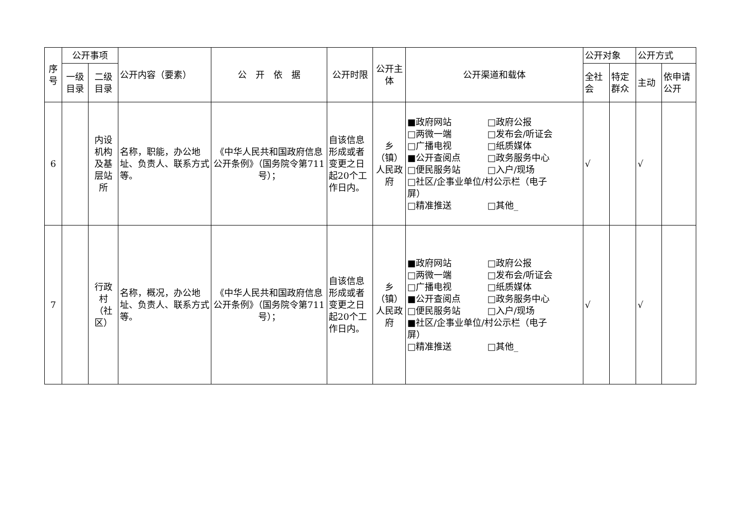| 序号 | 公开事项 | | 公开内容（要素） | 公 开 依 据 | 公开时限 | 公开主体 | 公开渠道和载体 | 公开对象 | | 公开方式 | |
| --- | --- | --- | --- | --- | --- | --- | --- | --- | --- | --- | --- |
| | 一级目录 | 二级目录 | | | | | | 全社会 | 特定群众 | 主动 | 依申请公开 |
| 6 | | 内设机构及基层站所 | 名称，职能，办公地址、负责人、联系方式等。 | 《中华人民共和国政府信息公开条例》（国务院令第711号）； | 自该信息形成或者变更之日起20个工作日内。 | 乡（镇）人民政府 | ■政府网站 □政府公报 □两微一端 □发布会/听证会 □广播电视 □纸质媒体 ■公开查阅点 □政务服务中心 □便民服务站 □入户/现场 □社区/企事业单位/村公示栏（电子 屏） □精准推送 □其他_ | √ | | √ | |
| 7 | | 行政村（社区） | 名称，概况，办公地址、负责人、联系方式等。 | 《中华人民共和国政府信息公开条例》（国务院令第711号）； | 自该信息形成或者变更之日起20个工作日内。 | 乡（镇）人民政府 | ■政府网站 □政府公报 □两微一端 □发布会/听证会 □广播电视 □纸质媒体 ■公开查阅点 □政务服务中心 □便民服务站 □入户/现场 ■社区/企事业单位/村公示栏（电子 屏） □精准推送 □其他_ | √ | | √ | |